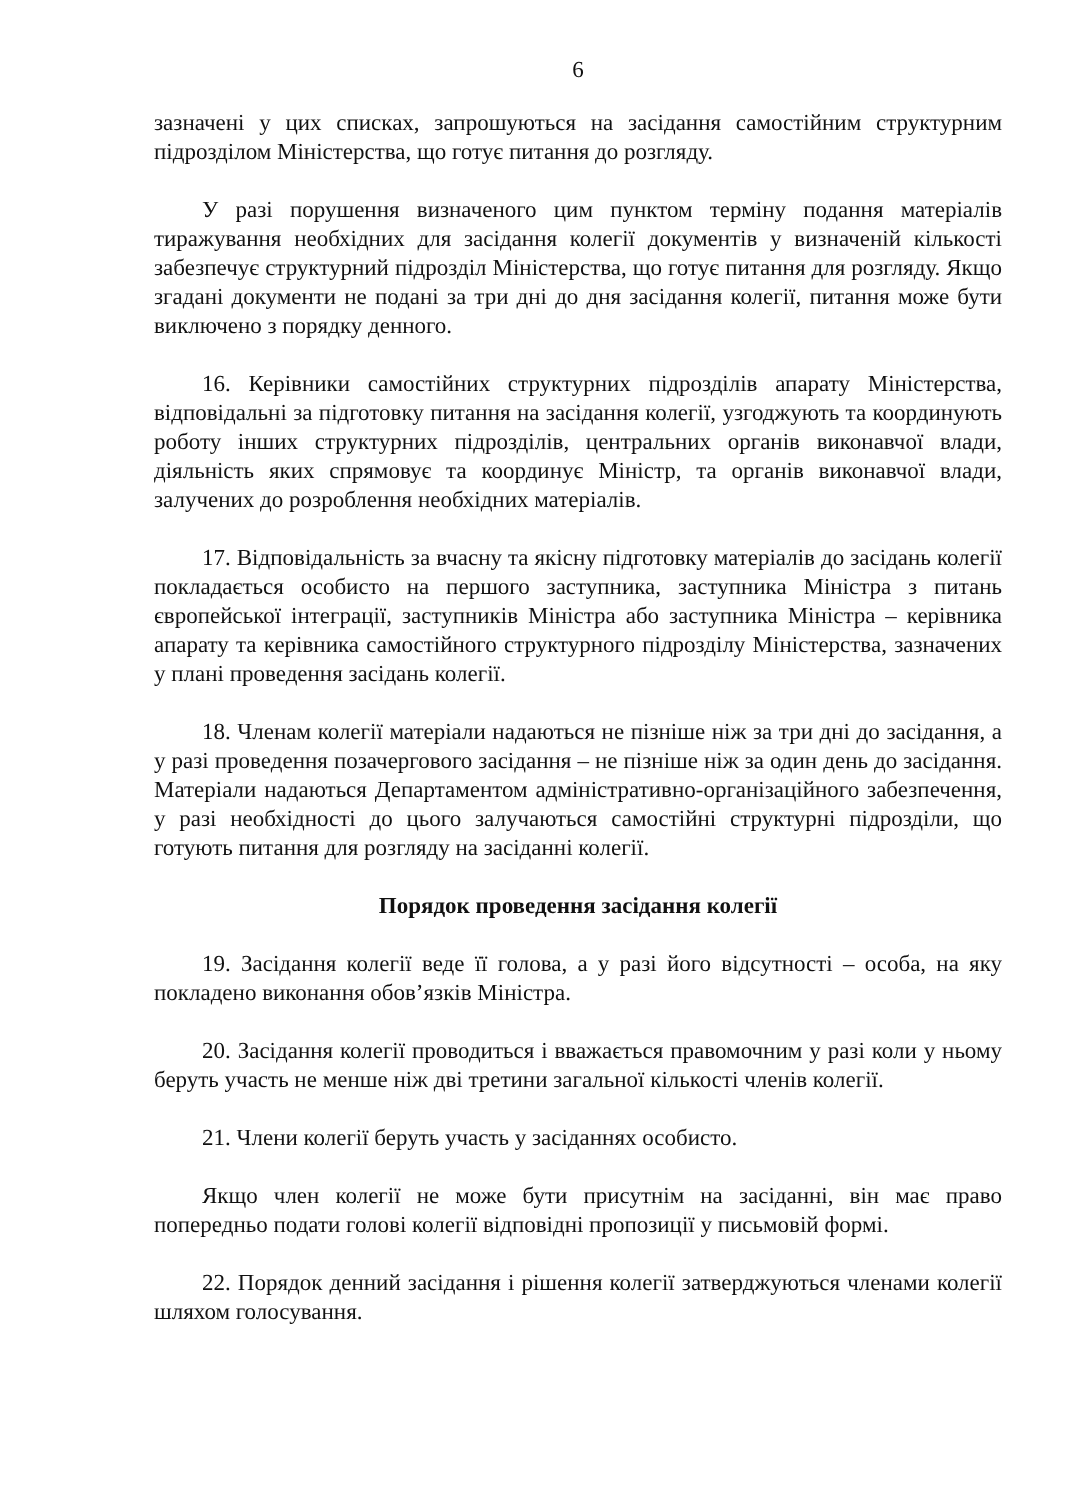6
зазначені у цих списках, запрошуються на засідання самостійним структурним підрозділом Міністерства, що готує питання до розгляду.
У разі порушення визначеного цим пунктом терміну подання матеріалів тиражування необхідних для засідання колегії документів у визначеній кількості забезпечує структурний підрозділ Міністерства, що готує питання для розгляду. Якщо згадані документи не подані за три дні до дня засідання колегії, питання може бути виключено з порядку денного.
16. Керівники самостійних структурних підрозділів апарату Міністерства, відповідальні за підготовку питання на засідання колегії, узгоджують та координують роботу інших структурних підрозділів, центральних органів виконавчої влади, діяльність яких спрямовує та координує Міністр, та органів виконавчої влади, залучених до розроблення необхідних матеріалів.
17. Відповідальність за вчасну та якісну підготовку матеріалів до засідань колегії покладається особисто на першого заступника, заступника Міністра з питань європейської інтеграції, заступників Міністра або заступника Міністра – керівника апарату та керівника самостійного структурного підрозділу Міністерства, зазначених у плані проведення засідань колегії.
18. Членам колегії матеріали надаються не пізніше ніж за три дні до засідання, а у разі проведення позачергового засідання – не пізніше ніж за один день до засідання. Матеріали надаються Департаментом адміністративно-організаційного забезпечення, у разі необхідності до цього залучаються самостійні структурні підрозділи, що готують питання для розгляду на засіданні колегії.
Порядок проведення засідання колегії
19. Засідання колегії веде її голова, а у разі його відсутності – особа, на яку покладено виконання обов’язків Міністра.
20. Засідання колегії проводиться і вважається правомочним у разі коли у ньому беруть участь не менше ніж дві третини загальної кількості членів колегії.
21. Члени колегії беруть участь у засіданнях особисто.
Якщо член колегії не може бути присутнім на засіданні, він має право попередньо подати голові колегії відповідні пропозиції у письмовій формі.
22. Порядок денний засідання і рішення колегії затверджуються членами колегії шляхом голосування.